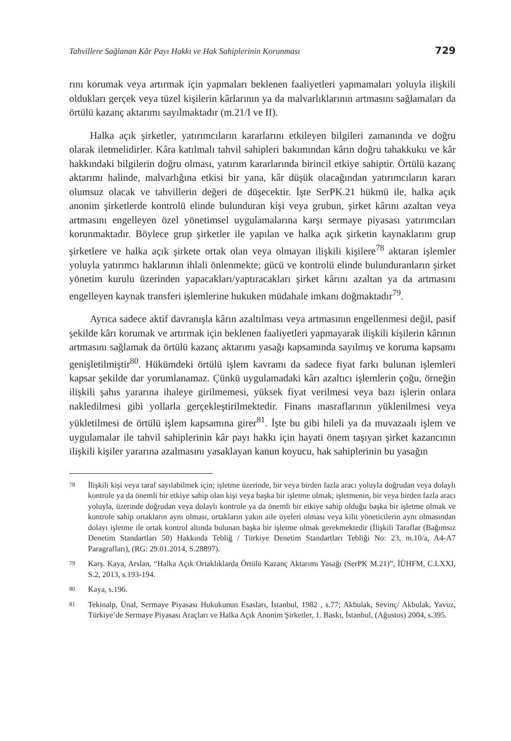Tahvillere Sağlanan Kâr Payı Hakkı ve Hak Sahiplerinin Korunması 729
rını korumak veya artırmak için yapmaları beklenen faaliyetleri yapmamaları yoluyla ilişkili oldukları gerçek veya tüzel kişilerin kârlarının ya da malvarlıklarının artmasını sağlamaları da örtülü kazanç aktarımı sayılmaktadır (m.21/I ve II).
Halka açık şirketler, yatırımcıların kararlarını etkileyen bilgileri zamanında ve doğru olarak iletmelidirler. Kâra katılmalı tahvil sahipleri bakımından kârın doğru tahakkuku ve kâr hakkındaki bilgilerin doğru olması, yatırım kararlarında birincil etkiye sahiptir. Örtülü kazanç aktarımı halinde, malvarlığına etkisi bir yana, kâr düşük olacağından yatırımcıların kararı olumsuz olacak ve tahvillerin değeri de düşecektir. İşte SerPK.21 hükmü ile, halka açık anonim şirketlerde kontrolü elinde bulunduran kişi veya grubun, şirket kârını azaltan veya artmasını engelleyen özel yönetimsel uygulamalarına karşı sermaye piyasası yatırımcıları korunmaktadır. Böylece grup şirketler ile yapılan ve halka açık şirketin kaynaklarını grup şirketlere ve halka açık şirkete ortak olan veya olmayan ilişkili kişilere<sup>78</sup> aktaran işlemler yoluyla yatırımcı haklarının ihlali önlenmekte; gücü ve kontrolü elinde bulunduranların şirket yönetim kurulu üzerinden yapacakları/yaptıracakları şirket kârını azaltan ya da artmasını engelleyen kaynak transferi işlemlerine hukuken müdahale imkanı doğmaktadır<sup>79</sup>.
Ayrıca sadece aktif davranışla kârın azaltılması veya artmasının engellenmesi değil, pasif şekilde kârı korumak ve artırmak için beklenen faaliyetleri yapmayarak ilişkili kişilerin kârının artmasını sağlamak da örtülü kazanç aktarımı yasağı kapsamında sayılmış ve koruma kapsamı genişletilmiştir<sup>80</sup>. Hükümdeki örtülü işlem kavramı da sadece fiyat farkı bulunan işlemleri kapsar şekilde dar yorumlanamaz. Çünkü uygulamadaki kârı azaltıcı işlemlerin çoğu, örneğin ilişkili şahıs yararına ihaleye girilmemesi, yüksek fiyat verilmesi veya bazı işlerin onlara nakledilmesi gibi yollarla gerçekleştirilmektedir. Finans masraflarının yüklenilmesi veya yükletilmesi de örtülü işlem kapsamına girer<sup>81</sup>. İşte bu gibi hileli ya da muvazaalı işlem ve uygulamalar ile tahvil sahiplerinin kâr payı hakkı için hayati önem taşıyan şirket kazancının ilişkili kişiler yararına azalmasını yasaklayan kanun koyucu, hak sahiplerinin bu yasağın
78
İlişkili kişi veya taraf sayılabilmek için; işletme üzerinde, bir veya birden fazla aracı yoluyla doğrudan veya dolaylı kontrole ya da önemli bir etkiye sahip olan kişi veya başka bir işletme olmak; işletmenin, bir veya birden fazla aracı yoluyla, üzerinde doğrudan veya dolaylı kontrole ya da önemli bir etkiye sahip olduğu başka bir işletme olmak ve kontrole sahip ortakların aynı olması, ortakların yakın aile üyeleri olması veya kilit yöneticilerin aynı olmasından dolayı işletme ile ortak kontrol altında bulunan başka bir işletme olmak gerekmektedir (İlişkili Taraflar (Bağımsız Denetim Standartları 50) Hakkında Tebliğ / Türkiye Denetim Standartları Tebliği No: 23, m.10/a, A4-A7 Paragrafları), (RG: 29.01.2014, S.28897).
79
Karş. Kaya, Arslan, “Halka Açık Ortaklıklarda Örtülü Kazanç Aktarımı Yasağı (SerPK M.21)”, İÜHFM, C.LXXI, S.2, 2013, s.193-194.
80
Kaya, s.196.
81
Tekinalp, Ünal, Sermaye Piyasası Hukukunun Esasları, İstanbul, 1982 , s.77; Akbulak, Sevinç/ Akbulak, Yavuz, Türkiye’de Sermaye Piyasası Araçları ve Halka Açık Anonim Şirketler, 1. Baskı, İstanbul, (Ağustos) 2004, s.395.